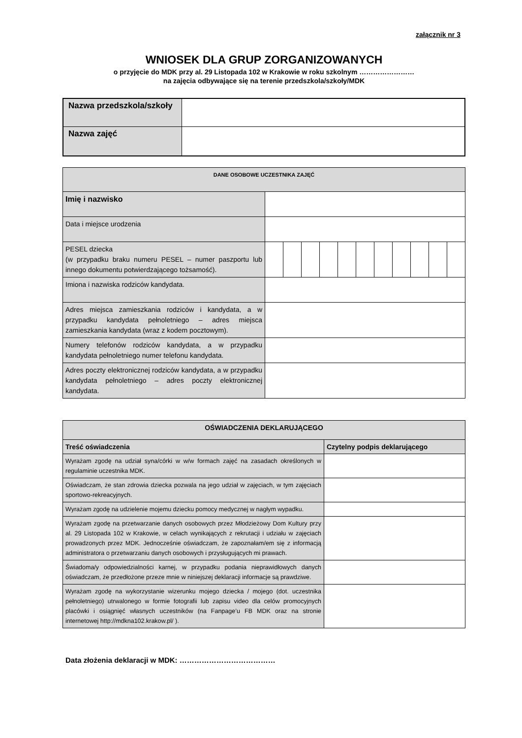załącznik nr 3
WNIOSEK DLA GRUP ZORGANIZOWANYCH
o przyjęcie do MDK przy al. 29 Listopada 102 w Krakowie w roku szkolnym ……………………
na zajęcia odbywające się na terenie przedszkola/szkoły/MDK
| Nazwa przedszkola/szkoły | |
| Nazwa zajęć | |
| DANE OSOBOWE UCZESTNIKA ZAJĘĆ | | | | | | | | | | | |
| Imię i nazwisko | | | | | | | | | | | |
| Data i miejsce urodzenia | | | | | | | | | | | |
| PESEL dziecka (w przypadku braku numeru PESEL – numer paszportu lub innego dokumentu potwierdzającego tożsamość). | | | | | | | | | | | |
| Imiona i nazwiska rodziców kandydata. | | | | | | | | | | | |
| Adres miejsca zamieszkania rodziców i kandydata, a w przypadku kandydata pełnoletniego – adres miejsca zamieszkania kandydata (wraz z kodem pocztowym). | | | | | | | | | | | |
| Numery telefonów rodziców kandydata, a w przypadku kandydata pełnoletniego numer telefonu kandydata. | | | | | | | | | | | |
| Adres poczty elektronicznej rodziców kandydata, a w przypadku kandydata pełnoletniego – adres poczty elektronicznej kandydata. | | | | | | | | | | | |
| OŚWIADCZENIA DEKLARUJĄCEGO | |
| Treść oświadczenia | Czytelny podpis deklarującego |
| Wyrażam zgodę na udział syna/córki w w/w formach zajęć na zasadach określonych w regulaminie uczestnika MDK. | |
| Oświadczam, że stan zdrowia dziecka pozwala na jego udział w zajęciach, w tym zajęciach sportowo-rekreacyjnych. | |
| Wyrażam zgodę na udzielenie mojemu dziecku pomocy medycznej w nagłym wypadku. | |
| Wyrażam zgodę na przetwarzanie danych osobowych przez Młodzieżowy Dom Kultury przy al. 29 Listopada 102 w Krakowie, w celach wynikających z rekrutacji i udziału w zajęciach prowadzonych przez MDK. Jednocześnie oświadczam, że zapoznałam/em się z informacją administratora o przetwarzaniu danych osobowych i przysługujących mi prawach. | |
| Świadoma/y odpowiedzialności karnej, w przypadku podania nieprawidłowych danych oświadczam, że przedłożone przeze mnie w niniejszej deklaracji informacje są prawdziwe. | |
| Wyrażam zgodę na wykorzystanie wizerunku mojego dziecka / mojego (dot. uczestnika pełnoletniego) utrwalonego w formie fotografii lub zapisu video dla celów promocyjnych placówki i osiągnięć własnych uczestników (na Fanpage’u FB MDK oraz na stronie internetowej http://mdkna102.krakow.pl/ ). | |
Data złożenia deklaracji w MDK: …………………………………